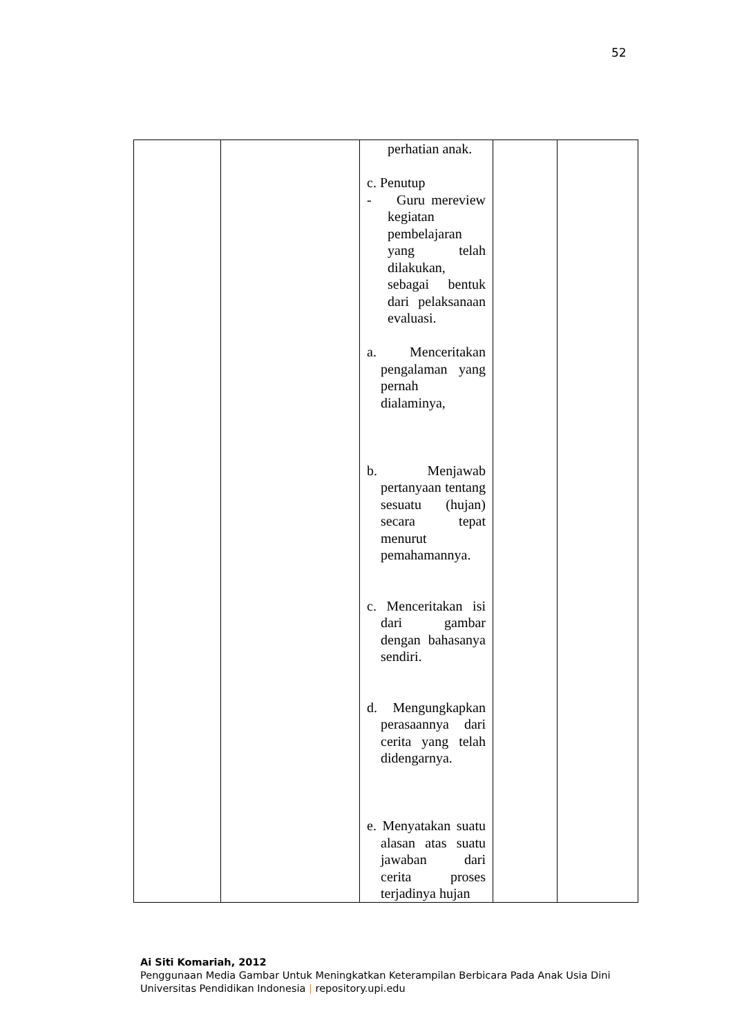52
| | | perhatian anak. c. Penutup - Guru mereview kegiatan pembelajaran yang telah dilakukan, sebagai bentuk dari pelaksanaan evaluasi. a. Menceritakan pengalaman yang pernah dialaminya, b. Menjawab pertanyaan tentang sesuatu (hujan) secara tepat menurut pemahamannya. c. Menceritakan isi dari gambar dengan bahasanya sendiri. d. Mengungkapkan perasaannya dari cerita yang telah didengarnya. e. Menyatakan suatu alasan atas suatu jawaban dari cerita proses terjadinya hujan | | |
Ai Siti Komariah, 2012
Penggunaan Media Gambar Untuk Meningkatkan Keterampilan Berbicara Pada Anak Usia Dini
Universitas Pendidikan Indonesia | repository.upi.edu